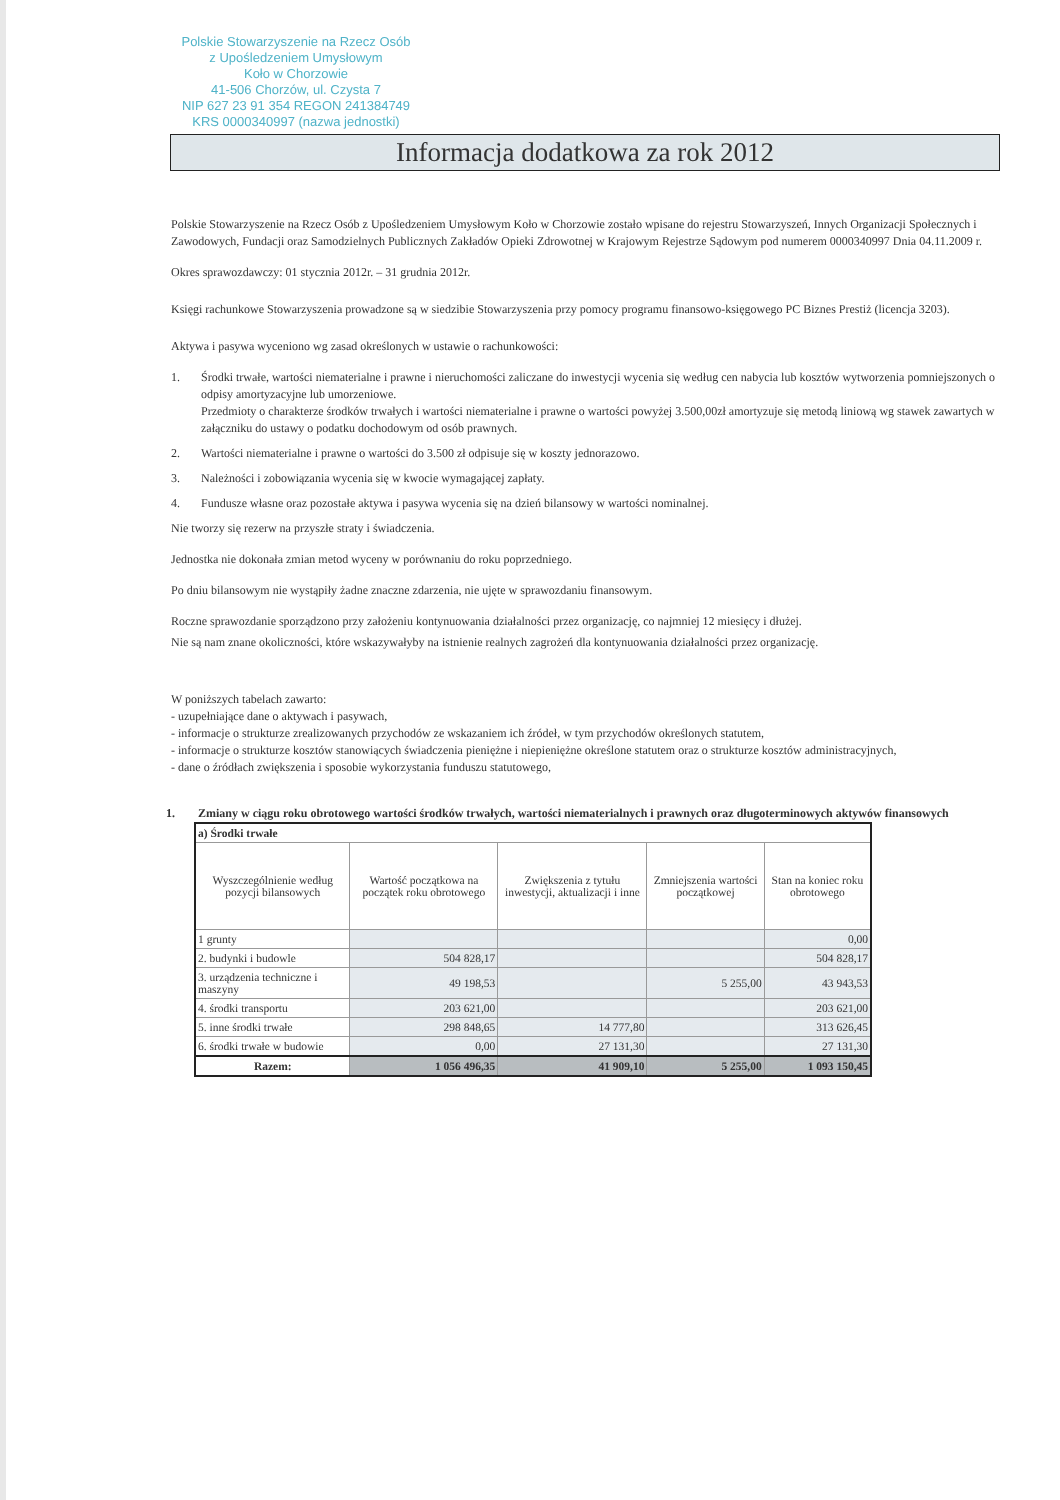Polskie Stowarzyszenie na Rzecz Osób
z Upośledzeniem Umysłowym
Koło w Chorzowie
41-506 Chorzów, ul. Czysta 7
NIP 627 23 91 354 REGON 241384749
KRS 0000340997 (nazwa jednostki)
Informacja dodatkowa za rok 2012
Polskie Stowarzyszenie na Rzecz Osób z Upośledzeniem Umysłowym Koło w Chorzowie zostało wpisane do rejestru Stowarzyszeń, Innych Organizacji Społecznych i Zawodowych, Fundacji oraz Samodzielnych Publicznych Zakładów Opieki Zdrowotnej w Krajowym Rejestrze Sądowym pod numerem 0000340997 Dnia 04.11.2009 r.
Okres sprawozdawczy: 01 stycznia 2012r. – 31 grudnia 2012r.
Księgi rachunkowe Stowarzyszenia prowadzone są w siedzibie Stowarzyszenia przy pomocy programu finansowo-księgowego PC Biznes Prestiż (licencja 3203).
Aktywa i pasywa wyceniono wg zasad określonych w ustawie o rachunkowości:
1. Środki trwałe, wartości niematerialne i prawne i nieruchomości zaliczane do inwestycji wycenia się według cen nabycia lub kosztów wytworzenia pomniejszonych o odpisy amortyzacyjne lub umorzeniowe.
Przedmioty o charakterze środków trwałych i wartości niematerialne i prawne o wartości powyżej 3.500,00zł amortyzuje się metodą liniową wg stawek zawartych w załączniku do ustawy o podatku dochodowym od osób prawnych.
2. Wartości niematerialne i prawne o wartości do 3.500 zł odpisuje się w koszty jednorazowo.
3. Należności i zobowiązania wycenia się w kwocie wymagającej zapłaty.
4. Fundusze własne oraz pozostałe aktywa i pasywa wycenia się na dzień bilansowy w wartości nominalnej.
Nie tworzy się rezerw na przyszłe straty i świadczenia.
Jednostka nie dokonała zmian metod wyceny w porównaniu do roku poprzedniego.
Po dniu bilansowym nie wystąpiły żadne znaczne zdarzenia, nie ujęte w sprawozdaniu finansowym.
Roczne sprawozdanie sporządzono przy założeniu kontynuowania działalności przez organizację, co najmniej 12 miesięcy i dłużej.
Nie są nam znane okoliczności, które wskazywałyby na istnienie realnych zagrożeń dla kontynuowania działalności przez organizację.
W poniższych tabelach zawarto:
- uzupełniające dane o aktywach i pasywach,
- informacje o strukturze zrealizowanych przychodów ze wskazaniem ich źródeł, w tym przychodów określonych statutem,
- informacje o strukturze kosztów stanowiących świadczenia pieniężne i niepieniężne określone statutem oraz o strukturze kosztów administracyjnych,
- dane o źródłach zwiększenia i sposobie wykorzystania funduszu statutowego,
1. Zmiany w ciągu roku obrotowego wartości środków trwałych, wartości niematerialnych i prawnych oraz długoterminowych aktywów finansowych
| a) Środki trwałe | | | | |
| Wyszczególnienie według pozycji bilansowych | Wartość początkowa na początek roku obrotowego | Zwiększenia z tytułu inwestycji, aktualizacji i inne | Zmniejszenia wartości początkowej | Stan na koniec roku obrotowego |
| 1 grunty | | | | 0,00 |
| 2. budynki i budowle | 504 828,17 | | | 504 828,17 |
| 3. urządzenia techniczne i maszyny | 49 198,53 | | 5 255,00 | 43 943,53 |
| 4. środki transportu | 203 621,00 | | | 203 621,00 |
| 5. inne środki trwałe | 298 848,65 | 14 777,80 | | 313 626,45 |
| 6. środki trwałe w budowie | 0,00 | 27 131,30 | | 27 131,30 |
| Razem: | 1 056 496,35 | 41 909,10 | 5 255,00 | 1 093 150,45 |